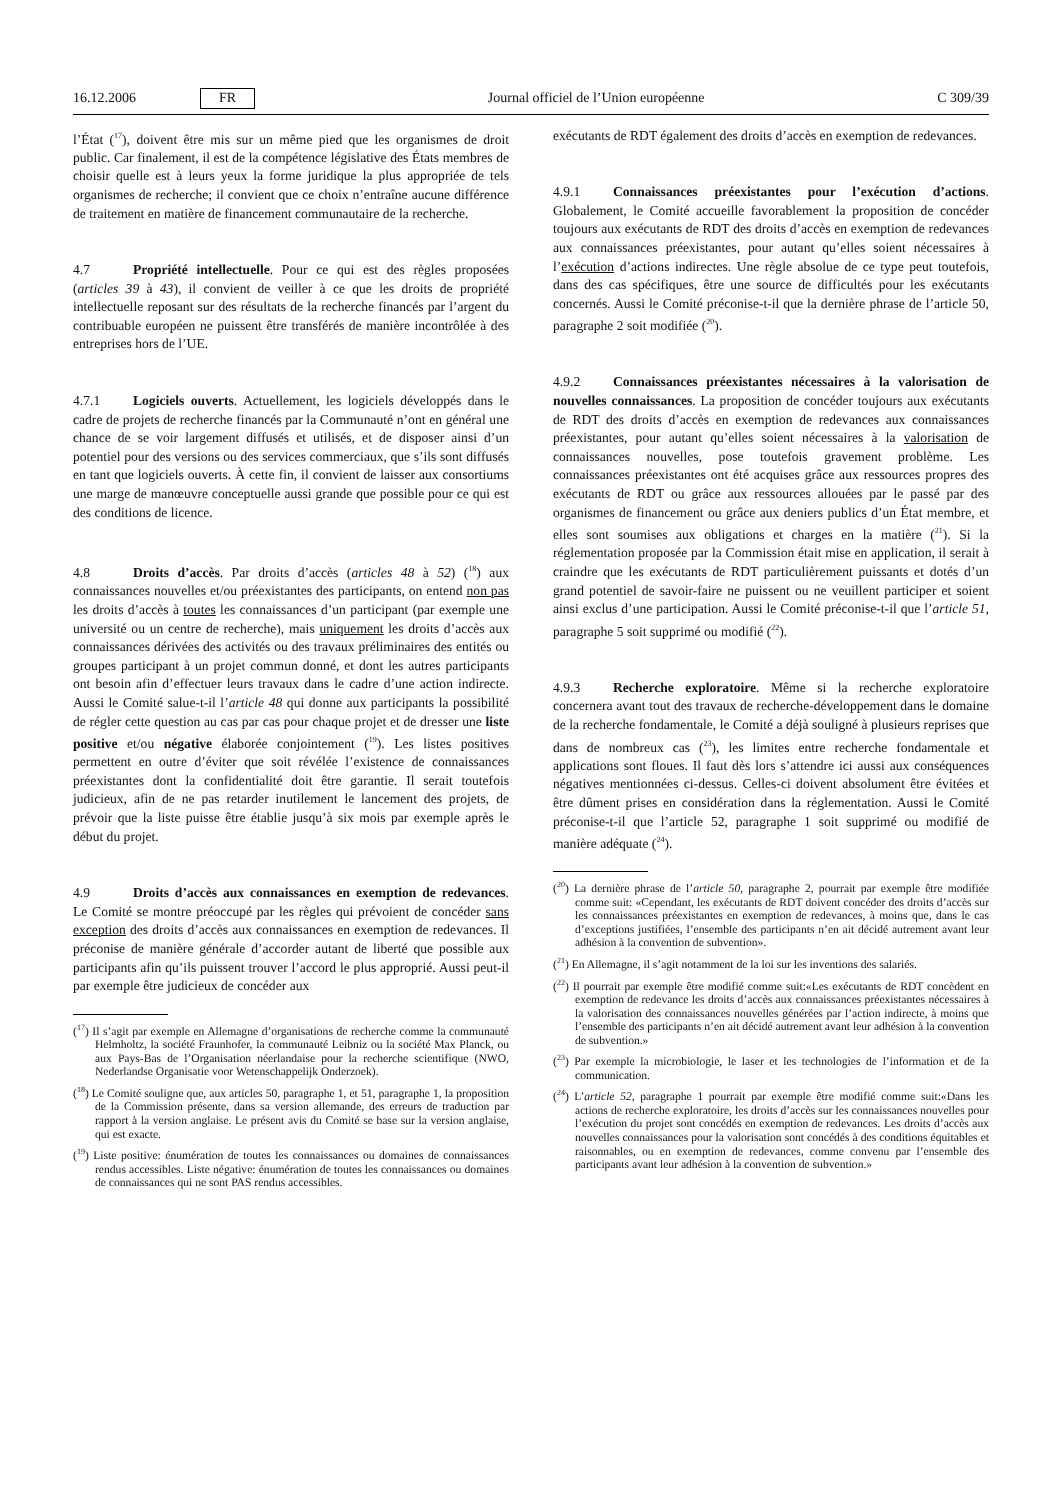16.12.2006 FR Journal officiel de l’Union européenne C 309/39
l’État (<sup>17</sup>), doivent être mis sur un même pied que les organismes de droit public. Car finalement, il est de la compétence législative des États membres de choisir quelle est à leurs yeux la forme juridique la plus appropriée de tels organismes de recherche; il convient que ce choix n’entraîne aucune différence de traitement en matière de financement communautaire de la recherche.
4.7 Propriété intellectuelle. Pour ce qui est des règles proposées (articles 39 à 43), il convient de veiller à ce que les droits de propriété intellectuelle reposant sur des résultats de la recherche financés par l’argent du contribuable européen ne puissent être transférés de manière incontrôlée à des entreprises hors de l’UE.
4.7.1 Logiciels ouverts. Actuellement, les logiciels développés dans le cadre de projets de recherche financés par la Communauté n’ont en général une chance de se voir largement diffusés et utilisés, et de disposer ainsi d’un potentiel pour des versions ou des services commerciaux, que s’ils sont diffusés en tant que logiciels ouverts. À cette fin, il convient de laisser aux consortiums une marge de manœuvre conceptuelle aussi grande que possible pour ce qui est des conditions de licence.
4.8 Droits d’accès. Par droits d’accès (articles 48 à 52) (<sup>18</sup>) aux connaissances nouvelles et/ou préexistantes des participants, on entend non pas les droits d’accès à toutes les connaissances d’un participant (par exemple une université ou un centre de recherche), mais uniquement les droits d’accès aux connaissances dérivées des activités ou des travaux préliminaires des entités ou groupes participant à un projet commun donné, et dont les autres participants ont besoin afin d’effectuer leurs travaux dans le cadre d’une action indirecte. Aussi le Comité salue-t-il l’article 48 qui donne aux participants la possibilité de régler cette question au cas par cas pour chaque projet et de dresser une liste positive et/ou négative élaborée conjointement (<sup>19</sup>). Les listes positives permettent en outre d’éviter que soit révélée l’existence de connaissances préexistantes dont la confidentialité doit être garantie. Il serait toutefois judicieux, afin de ne pas retarder inutilement le lancement des projets, de prévoir que la liste puisse être établie jusqu’à six mois par exemple après le début du projet.
4.9 Droits d’accès aux connaissances en exemption de redevances. Le Comité se montre préoccupé par les règles qui prévoient de concéder sans exception des droits d’accès aux connaissances en exemption de redevances. Il préconise de manière générale d’accorder autant de liberté que possible aux participants afin qu’ils puissent trouver l’accord le plus approprié. Aussi peut-il par exemple être judicieux de concéder aux
(<sup>17</sup>) Il s’agit par exemple en Allemagne d’organisations de recherche comme la communauté Helmholtz, la société Fraunhofer, la communauté Leibniz ou la société Max Planck, ou aux Pays-Bas de l’Organisation néerlandaise pour la recherche scientifique (NWO, Nederlandse Organisatie voor Wetenschappelijk Onderzoek).
(<sup>18</sup>) Le Comité souligne que, aux articles 50, paragraphe 1, et 51, paragraphe 1, la proposition de la Commission présente, dans sa version allemande, des erreurs de traduction par rapport à la version anglaise. Le présent avis du Comité se base sur la version anglaise, qui est exacte.
(<sup>19</sup>) Liste positive: énumération de toutes les connaissances ou domaines de connaissances rendus accessibles. Liste négative: énumération de toutes les connaissances ou domaines de connaissances qui ne sont PAS rendus accessibles.
exécutants de RDT également des droits d’accès en exemption de redevances.
4.9.1 Connaissances préexistantes pour l’exécution d’actions. Globalement, le Comité accueille favorablement la proposition de concéder toujours aux exécutants de RDT des droits d’accès en exemption de redevances aux connaissances préexistantes, pour autant qu’elles soient nécessaires à l’exécution d’actions indirectes. Une règle absolue de ce type peut toutefois, dans des cas spécifiques, être une source de difficultés pour les exécutants concernés. Aussi le Comité préconise-t-il que la dernière phrase de l’article 50, paragraphe 2 soit modifiée (<sup>20</sup>).
4.9.2 Connaissances préexistantes nécessaires à la valorisation de nouvelles connaissances. La proposition de concéder toujours aux exécutants de RDT des droits d’accès en exemption de redevances aux connaissances préexistantes, pour autant qu’elles soient nécessaires à la valorisation de connaissances nouvelles, pose toutefois gravement problème. Les connaissances préexistantes ont été acquises grâce aux ressources propres des exécutants de RDT ou grâce aux ressources allouées par le passé par des organismes de financement ou grâce aux deniers publics d’un État membre, et elles sont soumises aux obligations et charges en la matière (<sup>21</sup>). Si la réglementation proposée par la Commission était mise en application, il serait à craindre que les exécutants de RDT particulièrement puissants et dotés d’un grand potentiel de savoir-faire ne puissent ou ne veuillent participer et soient ainsi exclus d’une participation. Aussi le Comité préconise-t-il que l’article 51, paragraphe 5 soit supprimé ou modifié (<sup>22</sup>).
4.9.3 Recherche exploratoire. Même si la recherche exploratoire concernera avant tout des travaux de recherche-développement dans le domaine de la recherche fondamentale, le Comité a déjà souligné à plusieurs reprises que dans de nombreux cas (<sup>23</sup>), les limites entre recherche fondamentale et applications sont floues. Il faut dès lors s’attendre ici aussi aux conséquences négatives mentionnées ci-dessus. Celles-ci doivent absolument être évitées et être dûment prises en considération dans la réglementation. Aussi le Comité préconise-t-il que l’article 52, paragraphe 1 soit supprimé ou modifié de manière adéquate (<sup>24</sup>).
(<sup>20</sup>) La dernière phrase de l’article 50, paragraphe 2, pourrait par exemple être modifiée comme suit: «Cependant, les exécutants de RDT doivent concéder des droits d’accès sur les connaissances préexistantes en exemption de redevances, à moins que, dans le cas d’exceptions justifiées, l’ensemble des participants n’en ait décidé autrement avant leur adhésion à la convention de subvention».
(<sup>21</sup>) En Allemagne, il s’agit notamment de la loi sur les inventions des salariés.
(<sup>22</sup>) Il pourrait par exemple être modifié comme suit:«Les exécutants de RDT concèdent en exemption de redevance les droits d’accès aux connaissances préexistantes nécessaires à la valorisation des connaissances nouvelles générées par l’action indirecte, à moins que l’ensemble des participants n’en ait décidé autrement avant leur adhésion à la convention de subvention.»
(<sup>23</sup>) Par exemple la microbiologie, le laser et les technologies de l’information et de la communication.
(<sup>24</sup>) L’article 52, paragraphe 1 pourrait par exemple être modifié comme suit:«Dans les actions de recherche exploratoire, les droits d’accès sur les connaissances nouvelles pour l’exécution du projet sont concédés en exemption de redevances. Les droits d’accès aux nouvelles connaissances pour la valorisation sont concédés à des conditions équitables et raisonnables, ou en exemption de redevances, comme convenu par l’ensemble des participants avant leur adhésion à la convention de subvention.»